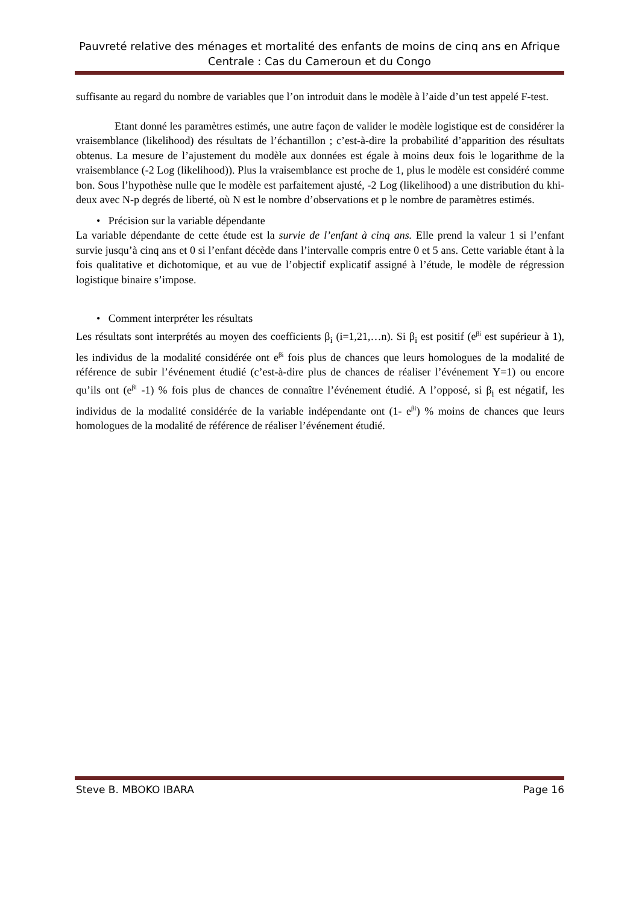Pauvreté relative des ménages et mortalité des enfants de moins de cinq ans en Afrique Centrale : Cas du Cameroun et du Congo
suffisante au regard du nombre de variables que l’on introduit dans le modèle à l’aide d’un test appelé F-test.
Etant donné les paramètres estimés, une autre façon de valider le modèle logistique est de considérer la vraisemblance (likelihood) des résultats de l’échantillon ; c’est-à-dire la probabilité d’apparition des résultats obtenus. La mesure de l’ajustement du modèle aux données est égale à moins deux fois le logarithme de la vraisemblance (-2 Log (likelihood)). Plus la vraisemblance est proche de 1, plus le modèle est considéré comme bon. Sous l’hypothèse nulle que le modèle est parfaitement ajusté, -2 Log (likelihood) a une distribution du khi-deux avec N-p degrés de liberté, où N est le nombre d’observations et p le nombre de paramètres estimés.
• Précision sur la variable dépendante
La variable dépendante de cette étude est la survie de l’enfant à cinq ans. Elle prend la valeur 1 si l’enfant survie jusqu’à cinq ans et 0 si l’enfant décède dans l’intervalle compris entre 0 et 5 ans. Cette variable étant à la fois qualitative et dichotomique, et au vue de l’objectif explicatif assigné à l’étude, le modèle de régression logistique binaire s’impose.
• Comment interpréter les résultats
Les résultats sont interprétés au moyen des coefficients β<sub>i</sub> (i=1,21,…n). Si β<sub>i</sub> est positif (e<sup>βi</sup> est supérieur à 1), les individus de la modalité considérée ont e<sup>βi</sup> fois plus de chances que leurs homologues de la modalité de référence de subir l’événement étudié (c’est-à-dire plus de chances de réaliser l’événement Y=1) ou encore qu’ils ont (e<sup>βi</sup> -1) % fois plus de chances de connaître l’événement étudié. A l’opposé, si β<sub>i</sub> est négatif, les individus de la modalité considérée de la variable indépendante ont (1- e<sup>βi</sup>) % moins de chances que leurs homologues de la modalité de référence de réaliser l’événement étudié.
Steve B. MBOKO IBARA Page 16